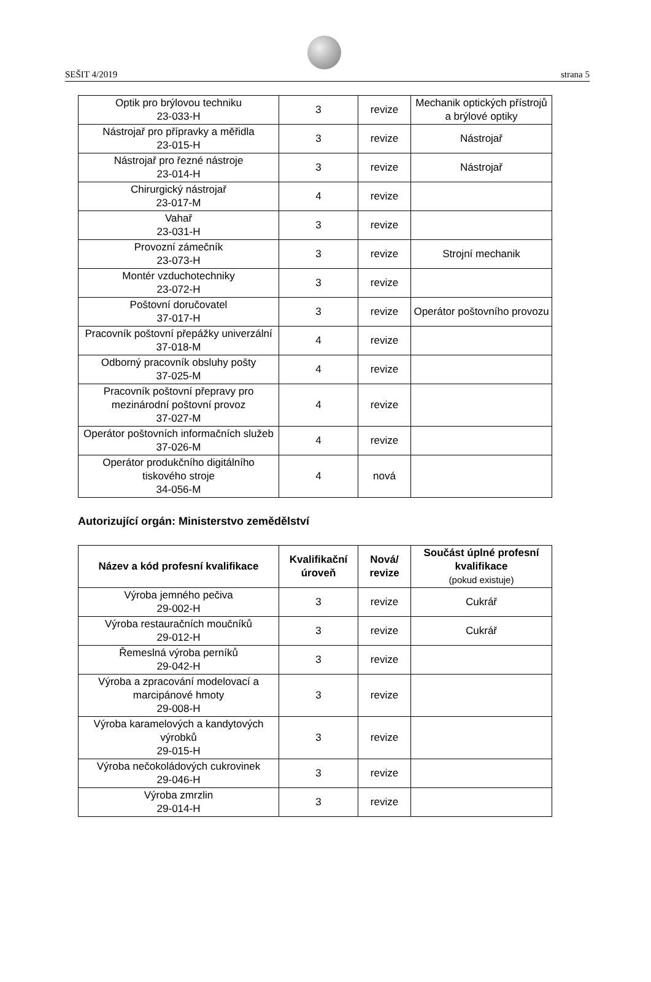SEŠIT 4/2019 strana 5
| Optik pro brýlovou techniku 23-033-H | 3 | revize | Mechanik optických přístrojů a brýlové optiky |
| Nástrojař pro přípravky a měřidla 23-015-H | 3 | revize | Nástrojař |
| Nástrojař pro řezné nástroje 23-014-H | 3 | revize | Nástrojař |
| Chirurgický nástrojař 23-017-M | 4 | revize | |
| Vahař 23-031-H | 3 | revize | |
| Provozní zámečník 23-073-H | 3 | revize | Strojní mechanik |
| Montér vzduchotechniky 23-072-H | 3 | revize | |
| Poštovní doručovatel 37-017-H | 3 | revize | Operátor poštovního provozu |
| Pracovník poštovní přepážky univerzální 37-018-M | 4 | revize | |
| Odborný pracovník obsluhy pošty 37-025-M | 4 | revize | |
| Pracovník poštovní přepravy pro mezinárodní poštovní provoz 37-027-M | 4 | revize | |
| Operátor poštovních informačních služeb 37-026-M | 4 | revize | |
| Operátor produkčního digitálního tiskového stroje 34-056-M | 4 | nová | |
Autorizující orgán: Ministerstvo zemědělství
| Název a kód profesní kvalifikace | Kvalifikační úroveň | Nová/ revize | Součást úplné profesní kvalifikace (pokud existuje) |
| --- | --- | --- | --- |
| Výroba jemného pečiva 29-002-H | 3 | revize | Cukrář |
| Výroba restauračních moučníků 29-012-H | 3 | revize | Cukrář |
| Řemeslná výroba perníků 29-042-H | 3 | revize | |
| Výroba a zpracování modelovací a marcipánové hmoty 29-008-H | 3 | revize | |
| Výroba karamelových a kandytových výrobků 29-015-H | 3 | revize | |
| Výroba nečokoládových cukrovinek 29-046-H | 3 | revize | |
| Výroba zmrzlin 29-014-H | 3 | revize | |